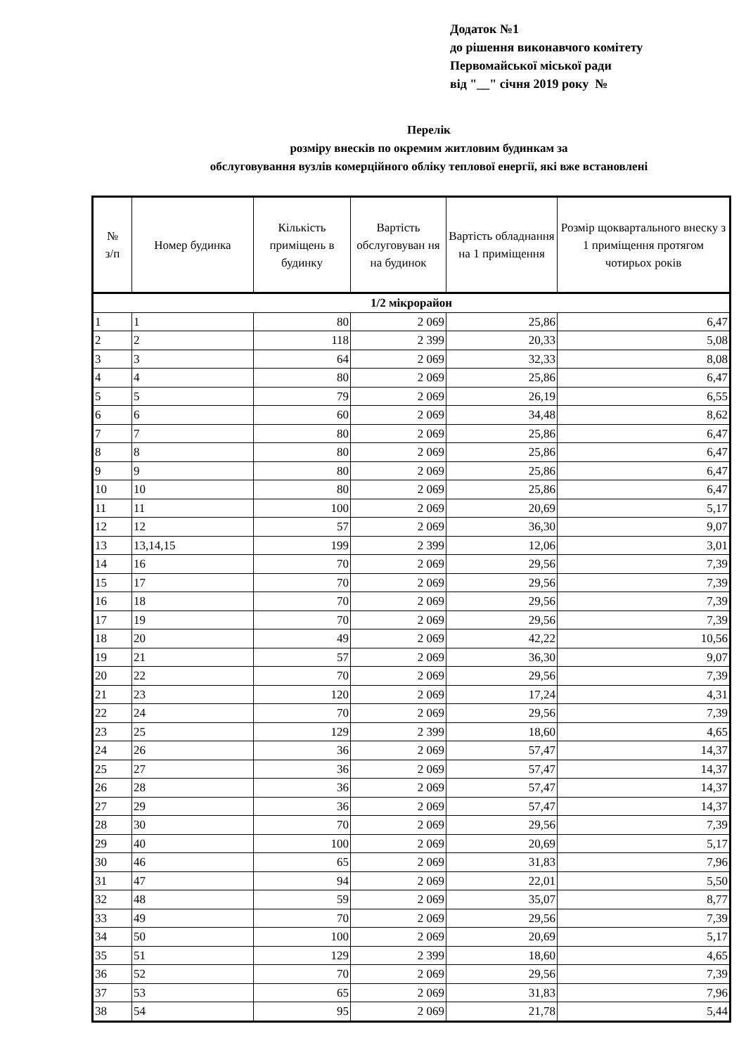Додаток №1
до рішення виконавчого комітету
Первомайської міської ради
від "__" січня 2019 року №
Перелік
розміру внесків по окремим житловим будинкам за
обслуговування вузлів комерційного обліку теплової енергії, які вже встановлені
| № з/п | Номер будинка | Кількість приміщень в будинку | Вартість обслуговуван ня на будинок | Вартість обладнання на 1 приміщення | Розмір щоквартального внеску з 1 приміщення протягом чотирьох років |
| --- | --- | --- | --- | --- | --- |
| 1/2 мікрорайон | | | | | |
| 1 | 1 | 80 | 2 069 | 25,86 | 6,47 |
| 2 | 2 | 118 | 2 399 | 20,33 | 5,08 |
| 3 | 3 | 64 | 2 069 | 32,33 | 8,08 |
| 4 | 4 | 80 | 2 069 | 25,86 | 6,47 |
| 5 | 5 | 79 | 2 069 | 26,19 | 6,55 |
| 6 | 6 | 60 | 2 069 | 34,48 | 8,62 |
| 7 | 7 | 80 | 2 069 | 25,86 | 6,47 |
| 8 | 8 | 80 | 2 069 | 25,86 | 6,47 |
| 9 | 9 | 80 | 2 069 | 25,86 | 6,47 |
| 10 | 10 | 80 | 2 069 | 25,86 | 6,47 |
| 11 | 11 | 100 | 2 069 | 20,69 | 5,17 |
| 12 | 12 | 57 | 2 069 | 36,30 | 9,07 |
| 13 | 13,14,15 | 199 | 2 399 | 12,06 | 3,01 |
| 14 | 16 | 70 | 2 069 | 29,56 | 7,39 |
| 15 | 17 | 70 | 2 069 | 29,56 | 7,39 |
| 16 | 18 | 70 | 2 069 | 29,56 | 7,39 |
| 17 | 19 | 70 | 2 069 | 29,56 | 7,39 |
| 18 | 20 | 49 | 2 069 | 42,22 | 10,56 |
| 19 | 21 | 57 | 2 069 | 36,30 | 9,07 |
| 20 | 22 | 70 | 2 069 | 29,56 | 7,39 |
| 21 | 23 | 120 | 2 069 | 17,24 | 4,31 |
| 22 | 24 | 70 | 2 069 | 29,56 | 7,39 |
| 23 | 25 | 129 | 2 399 | 18,60 | 4,65 |
| 24 | 26 | 36 | 2 069 | 57,47 | 14,37 |
| 25 | 27 | 36 | 2 069 | 57,47 | 14,37 |
| 26 | 28 | 36 | 2 069 | 57,47 | 14,37 |
| 27 | 29 | 36 | 2 069 | 57,47 | 14,37 |
| 28 | 30 | 70 | 2 069 | 29,56 | 7,39 |
| 29 | 40 | 100 | 2 069 | 20,69 | 5,17 |
| 30 | 46 | 65 | 2 069 | 31,83 | 7,96 |
| 31 | 47 | 94 | 2 069 | 22,01 | 5,50 |
| 32 | 48 | 59 | 2 069 | 35,07 | 8,77 |
| 33 | 49 | 70 | 2 069 | 29,56 | 7,39 |
| 34 | 50 | 100 | 2 069 | 20,69 | 5,17 |
| 35 | 51 | 129 | 2 399 | 18,60 | 4,65 |
| 36 | 52 | 70 | 2 069 | 29,56 | 7,39 |
| 37 | 53 | 65 | 2 069 | 31,83 | 7,96 |
| 38 | 54 | 95 | 2 069 | 21,78 | 5,44 |